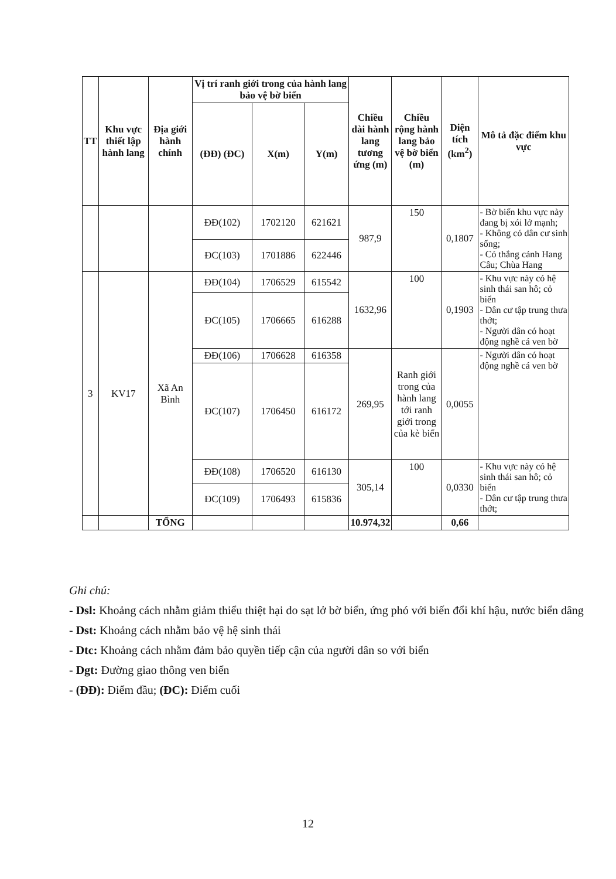| TT | Khu vực thiết lập hành lang | Địa giới hành chính | Vị trí ranh giới trong của hành lang bảo vệ bờ biển | | | Chiều dài hành lang tương ứng (m) | Chiều rộng hành lang bảo vệ bờ biển (m) | Diện tích (km<sup>2</sup>) | Mô tả đặc điểm khu vực |
| --- | --- | --- | --- | --- | --- | --- | --- | --- | --- |
| | | | (ĐĐ) (ĐC) | X(m) | Y(m) | | | | |
| | | | ĐĐ(102) | 1702120 | 621621 | 987,9 | 150 | 0,1807 | - Bờ biển khu vực này đang bị xói lở mạnh; - Không có dân cư sinh sống; - Có thắng cảnh Hang Câu; Chùa Hang |
| | | | ĐC(103) | 1701886 | 622446 | | | | |
| 3 | KV17 | Xã An Bình | ĐĐ(104) | 1706529 | 615542 | 1632,96 | 100 | 0,1903 | - Khu vực này có hệ sinh thái san hô; cỏ biển - Dân cư tập trung thưa thớt; - Người dân có hoạt động nghề cá ven bờ |
| | | | ĐC(105) | 1706665 | 616288 | | | | |
| | | | ĐĐ(106) | 1706628 | 616358 | 269,95 | Ranh giới trong của hành lang tới ranh giới trong của kè biển | 0,0055 | - Người dân có hoạt động nghề cá ven bờ |
| | | | ĐC(107) | 1706450 | 616172 | | | | |
| | | | ĐĐ(108) | 1706520 | 616130 | 305,14 | 100 | 0,0330 | - Khu vực này có hệ sinh thái san hô; cỏ biển - Dân cư tập trung thưa thớt; |
| | | | ĐC(109) | 1706493 | 615836 | | | | |
| | | TỔNG | | | | 10.974,32 | | 0,66 | |
Ghi chú:
- Dsl: Khoảng cách nhằm giảm thiểu thiệt hại do sạt lở bờ biển, ứng phó với biến đổi khí hậu, nước biển dâng
- Dst: Khoảng cách nhằm bảo vệ hệ sinh thái
- Dtc: Khoảng cách nhằm đảm bảo quyền tiếp cận của người dân so với biển
- Dgt: Đường giao thông ven biển
- (ĐĐ): Điểm đầu; (ĐC): Điểm cuối
12